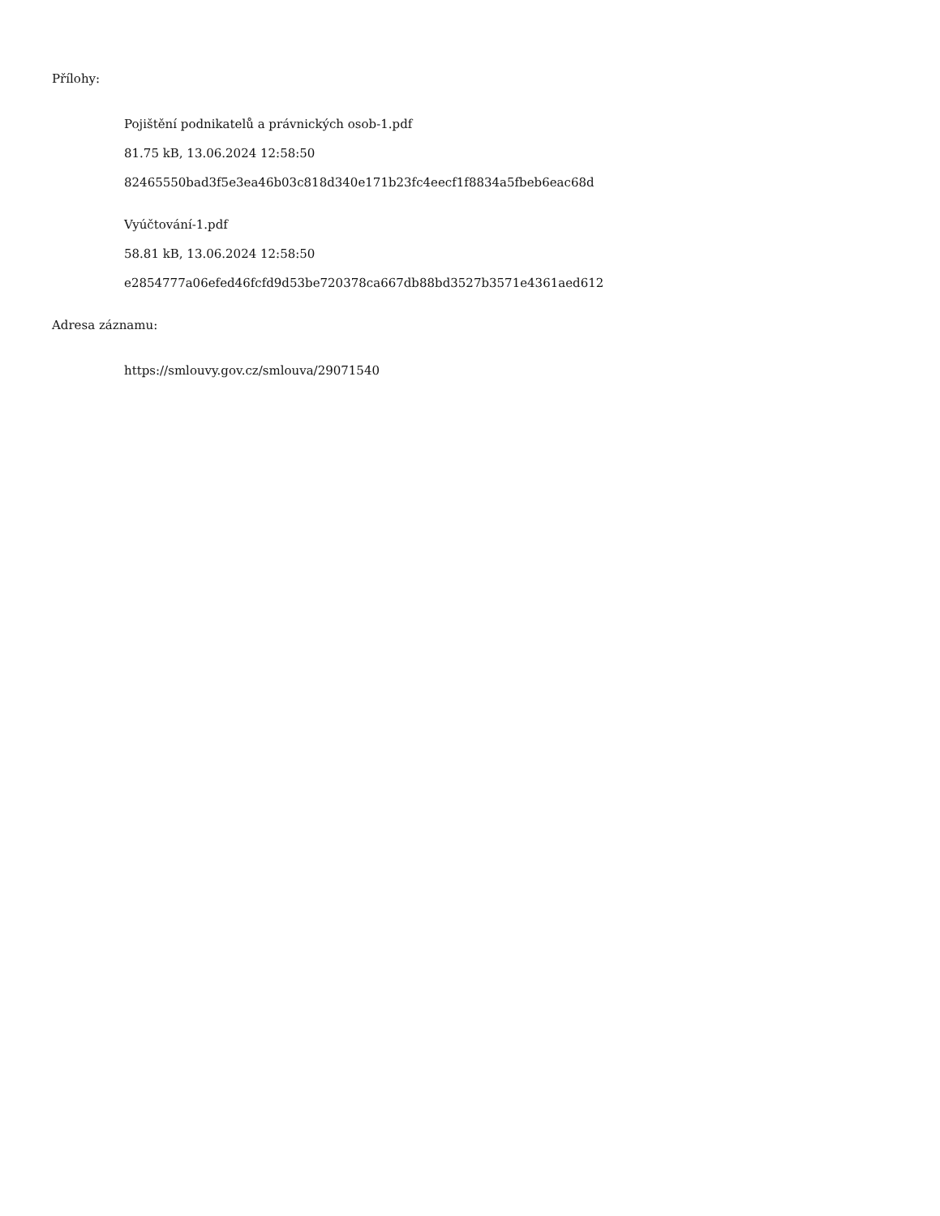Přílohy:
Pojištění podnikatelů a právnických osob-1.pdf
81.75 kB, 13.06.2024 12:58:50
82465550bad3f5e3ea46b03c818d340e171b23fc4eecf1f8834a5fbeb6eac68d
Vyúčtování-1.pdf
58.81 kB, 13.06.2024 12:58:50
e2854777a06efed46fcfd9d53be720378ca667db88bd3527b3571e4361aed612
Adresa záznamu:
https://smlouvy.gov.cz/smlouva/29071540